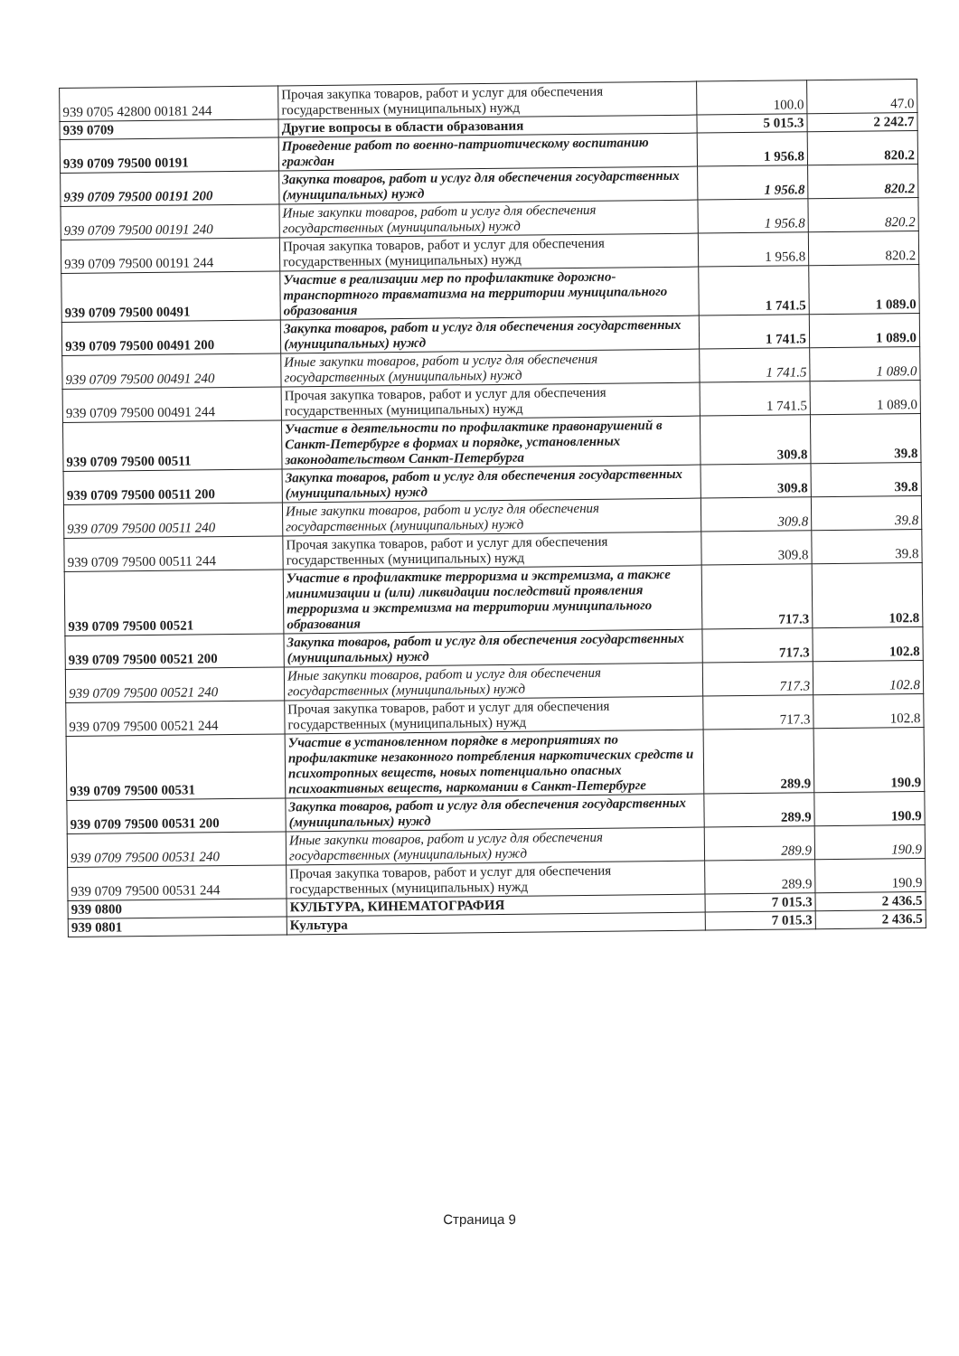| 939 0705 42800 00181 244 | Прочая закупка товаров, работ и услуг для обеспечения государственных (муниципальных) нужд | 100.0 | 47.0 |
| 939 0709 | Другие вопросы в области образования | 5 015.3 | 2 242.7 |
| 939 0709 79500 00191 | Проведение работ по военно-патриотическому воспитанию граждан | 1 956.8 | 820.2 |
| 939 0709 79500 00191 200 | Закупка товаров, работ и услуг для обеспечения государственных (муниципальных) нужд | 1 956.8 | 820.2 |
| 939 0709 79500 00191 240 | Иные закупки товаров, работ и услуг для обеспечения государственных (муниципальных) нужд | 1 956.8 | 820.2 |
| 939 0709 79500 00191 244 | Прочая закупка товаров, работ и услуг для обеспечения государственных (муниципальных) нужд | 1 956.8 | 820.2 |
| 939 0709 79500 00491 | Участие в реализации мер по профилактике дорожно-транспортного травматизма на территории муниципального образования | 1 741.5 | 1 089.0 |
| 939 0709 79500 00491 200 | Закупка товаров, работ и услуг для обеспечения государственных (муниципальных) нужд | 1 741.5 | 1 089.0 |
| 939 0709 79500 00491 240 | Иные закупки товаров, работ и услуг для обеспечения государственных (муниципальных) нужд | 1 741.5 | 1 089.0 |
| 939 0709 79500 00491 244 | Прочая закупка товаров, работ и услуг для обеспечения государственных (муниципальных) нужд | 1 741.5 | 1 089.0 |
| 939 0709 79500 00511 | Участие в деятельности по профилактике правонарушений в Санкт-Петербурге в формах и порядке, установленных законодательством Санкт-Петербурга | 309.8 | 39.8 |
| 939 0709 79500 00511 200 | Закупка товаров, работ и услуг для обеспечения государственных (муниципальных) нужд | 309.8 | 39.8 |
| 939 0709 79500 00511 240 | Иные закупки товаров, работ и услуг для обеспечения государственных (муниципальных) нужд | 309.8 | 39.8 |
| 939 0709 79500 00511 244 | Прочая закупка товаров, работ и услуг для обеспечения государственных (муниципальных) нужд | 309.8 | 39.8 |
| 939 0709 79500 00521 | Участие в профилактике терроризма и экстремизма, а также минимизации и (или) ликвидации последствий проявления терроризма и экстремизма на территории муниципального образования | 717.3 | 102.8 |
| 939 0709 79500 00521 200 | Закупка товаров, работ и услуг для обеспечения государственных (муниципальных) нужд | 717.3 | 102.8 |
| 939 0709 79500 00521 240 | Иные закупки товаров, работ и услуг для обеспечения государственных (муниципальных) нужд | 717.3 | 102.8 |
| 939 0709 79500 00521 244 | Прочая закупка товаров, работ и услуг для обеспечения государственных (муниципальных) нужд | 717.3 | 102.8 |
| 939 0709 79500 00531 | Участие в установленном порядке в мероприятиях по профилактике незаконного потребления наркотических средств и психотропных веществ, новых потенциально опасных психоактивных веществ, наркомании в Санкт-Петербурге | 289.9 | 190.9 |
| 939 0709 79500 00531 200 | Закупка товаров, работ и услуг для обеспечения государственных (муниципальных) нужд | 289.9 | 190.9 |
| 939 0709 79500 00531 240 | Иные закупки товаров, работ и услуг для обеспечения государственных (муниципальных) нужд | 289.9 | 190.9 |
| 939 0709 79500 00531 244 | Прочая закупка товаров, работ и услуг для обеспечения государственных (муниципальных) нужд | 289.9 | 190.9 |
| 939 0800 | КУЛЬТУРА, КИНЕМАТОГРАФИЯ | 7 015.3 | 2 436.5 |
| 939 0801 | Культура | 7 015.3 | 2 436.5 |
Страница 9